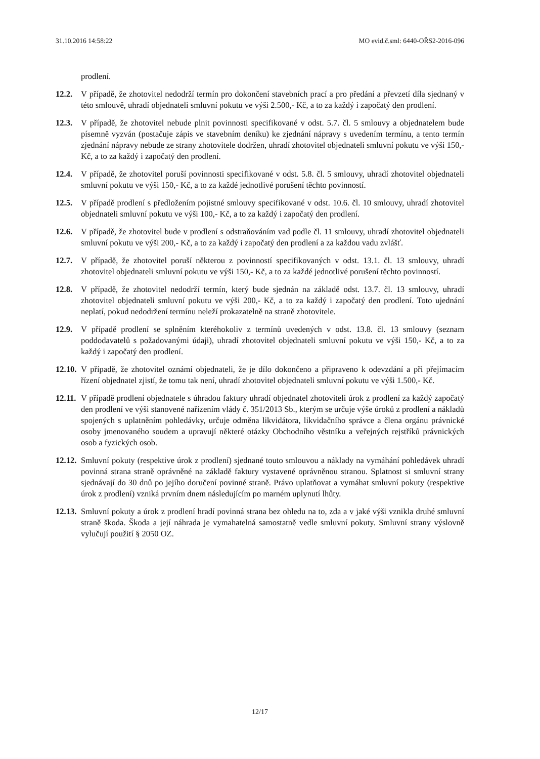31.10.2016 14:58:22 MO evid.č.sml: 6440-OŘS2-2016-096
prodlení.
12.2. V případě, že zhotovitel nedodrží termín pro dokončení stavebních prací a pro předání a převzetí díla sjednaný v této smlouvě, uhradí objednateli smluvní pokutu ve výši 2.500,- Kč, a to za každý i započatý den prodlení.
12.3. V případě, že zhotovitel nebude plnit povinnosti specifikované v odst. 5.7. čl. 5 smlouvy a objednatelem bude písemně vyzván (postačuje zápis ve stavebním deníku) ke zjednání nápravy s uvedením termínu, a tento termín zjednání nápravy nebude ze strany zhotovitele dodržen, uhradí zhotovitel objednateli smluvní pokutu ve výši 150,- Kč, a to za každý i započatý den prodlení.
12.4. V případě, že zhotovitel poruší povinnosti specifikované v odst. 5.8. čl. 5 smlouvy, uhradí zhotovitel objednateli smluvní pokutu ve výši 150,- Kč, a to za každé jednotlivé porušení těchto povinností.
12.5. V případě prodlení s předložením pojistné smlouvy specifikované v odst. 10.6. čl. 10 smlouvy, uhradí zhotovitel objednateli smluvní pokutu ve výši 100,- Kč, a to za každý i započatý den prodlení.
12.6. V případě, že zhotovitel bude v prodlení s odstraňováním vad podle čl. 11 smlouvy, uhradí zhotovitel objednateli smluvní pokutu ve výši 200,- Kč, a to za každý i započatý den prodlení a za každou vadu zvlášť.
12.7. V případě, že zhotovitel poruší některou z povinností specifikovaných v odst. 13.1. čl. 13 smlouvy, uhradí zhotovitel objednateli smluvní pokutu ve výši 150,- Kč, a to za každé jednotlivé porušení těchto povinností.
12.8. V případě, že zhotovitel nedodrží termín, který bude sjednán na základě odst. 13.7. čl. 13 smlouvy, uhradí zhotovitel objednateli smluvní pokutu ve výši 200,- Kč, a to za každý i započatý den prodlení. Toto ujednání neplatí, pokud nedodržení termínu neleží prokazatelně na straně zhotovitele.
12.9. V případě prodlení se splněním kteréhokoliv z termínů uvedených v odst. 13.8. čl. 13 smlouvy (seznam poddodavatelů s požadovanými údaji), uhradí zhotovitel objednateli smluvní pokutu ve výši 150,- Kč, a to za každý i započatý den prodlení.
12.10.
V případě, že zhotovitel oznámí objednateli, že je dílo dokončeno a připraveno k odevzdání a při přejímacím řízení objednatel zjistí, že tomu tak není, uhradí zhotovitel objednateli smluvní pokutu ve výši 1.500,- Kč.
12.11.
V případě prodlení objednatele s úhradou faktury uhradí objednatel zhotoviteli úrok z prodlení za každý započatý den prodlení ve výši stanovené nařízením vlády č. 351/2013 Sb., kterým se určuje výše úroků z prodlení a nákladů spojených s uplatněním pohledávky, určuje odměna likvidátora, likvidačního správce a člena orgánu právnické osoby jmenovaného soudem a upravují některé otázky Obchodního věstníku a veřejných rejstříků právnických osob a fyzických osob.
12.12.
Smluvní pokuty (respektive úrok z prodlení) sjednané touto smlouvou a náklady na vymáhání pohledávek uhradí povinná strana straně oprávněné na základě faktury vystavené oprávněnou stranou. Splatnost si smluvní strany sjednávají do 30 dnů po jejího doručení povinné straně. Právo uplatňovat a vymáhat smluvní pokuty (respektive úrok z prodlení) vzniká prvním dnem následujícím po marném uplynutí lhůty.
12.13.
Smluvní pokuty a úrok z prodlení hradí povinná strana bez ohledu na to, zda a v jaké výši vznikla druhé smluvní straně škoda. Škoda a její náhrada je vymahatelná samostatně vedle smluvní pokuty. Smluvní strany výslovně vylučují použití § 2050 OZ.
12/17